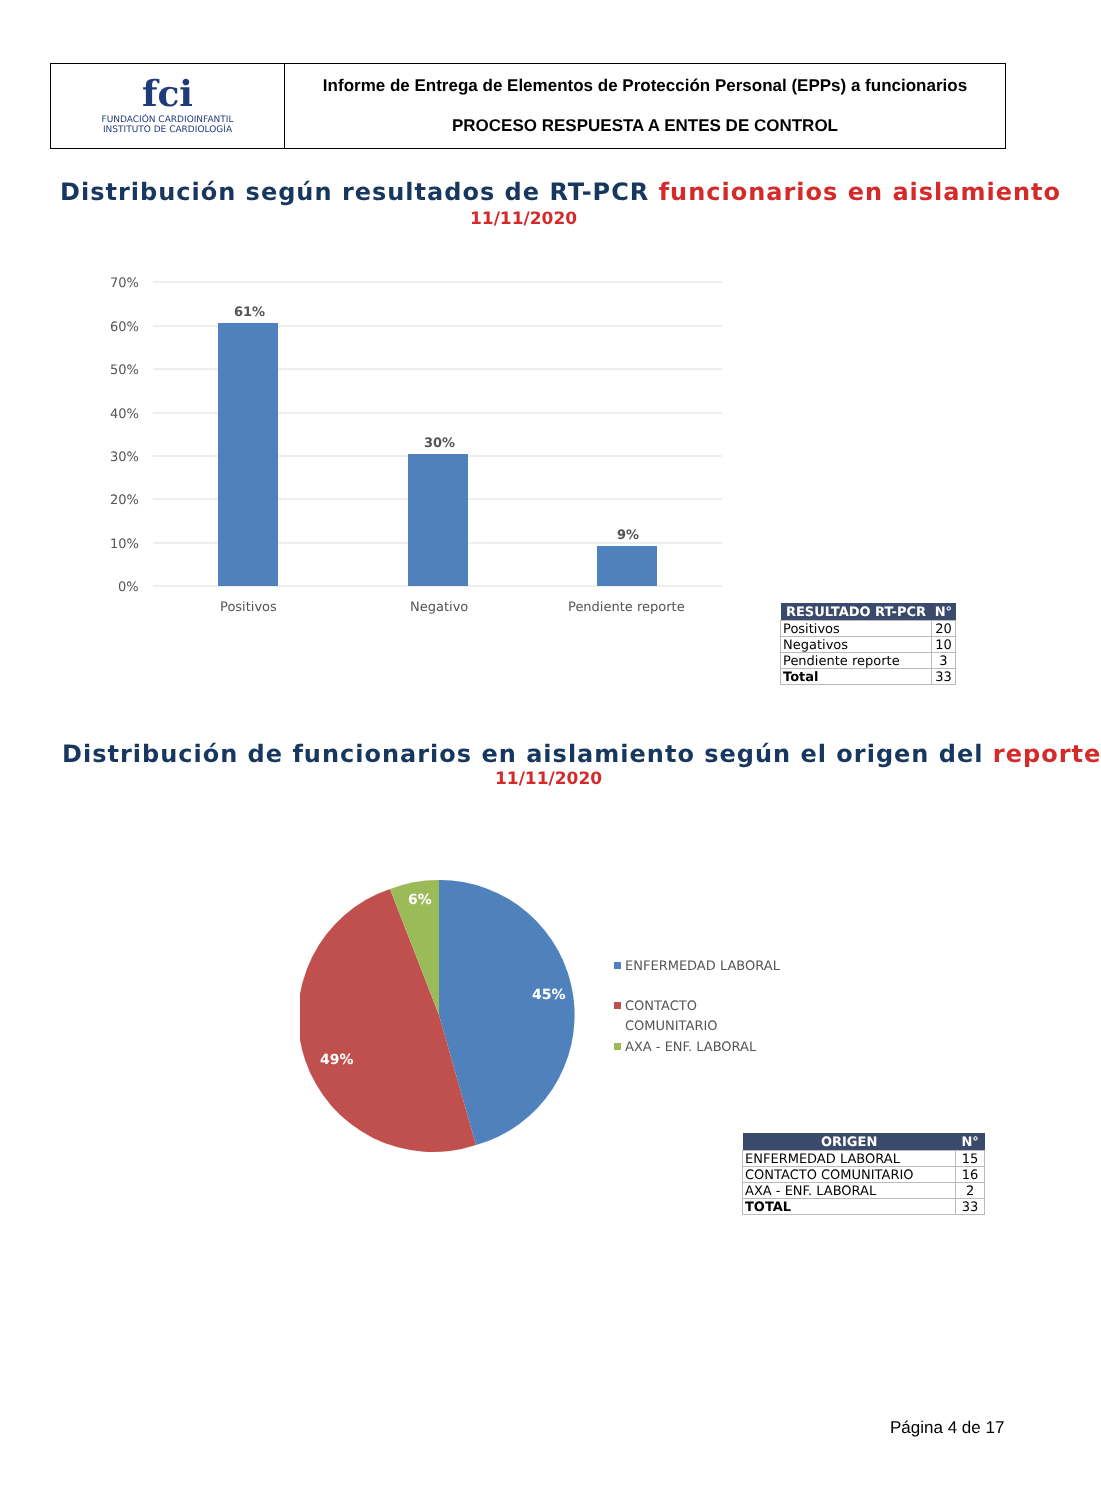fci
FUNDACIÓN CARDIOINFANTIL
INSTITUTO DE CARDIOLOGÍA
Informe de Entrega de Elementos de Protección Personal (EPPs) a funcionarios
PROCESO RESPUESTA A ENTES DE CONTROL
Distribución según resultados de RT-PCR funcionarios en aislamiento
11/11/2020
70%
60%
50%
40%
30%
20%
10%
0%
61%
30%
9%
Positivos
Negativo
Pendiente reporte
| RESULTADO RT-PCR | N° |
| --- | --- |
| Positivos | 20 |
| Negativos | 10 |
| Pendiente reporte | 3 |
| Total | 33 |
Distribución de funcionarios en aislamiento según el origen del reporte
11/11/2020
45%
49%
6%
ENFERMEDAD LABORAL
CONTACTO
COMUNITARIO
AXA - ENF. LABORAL
| ORIGEN | N° |
| --- | --- |
| ENFERMEDAD LABORAL | 15 |
| CONTACTO COMUNITARIO | 16 |
| AXA - ENF. LABORAL | 2 |
| TOTAL | 33 |
Página 4 de 17